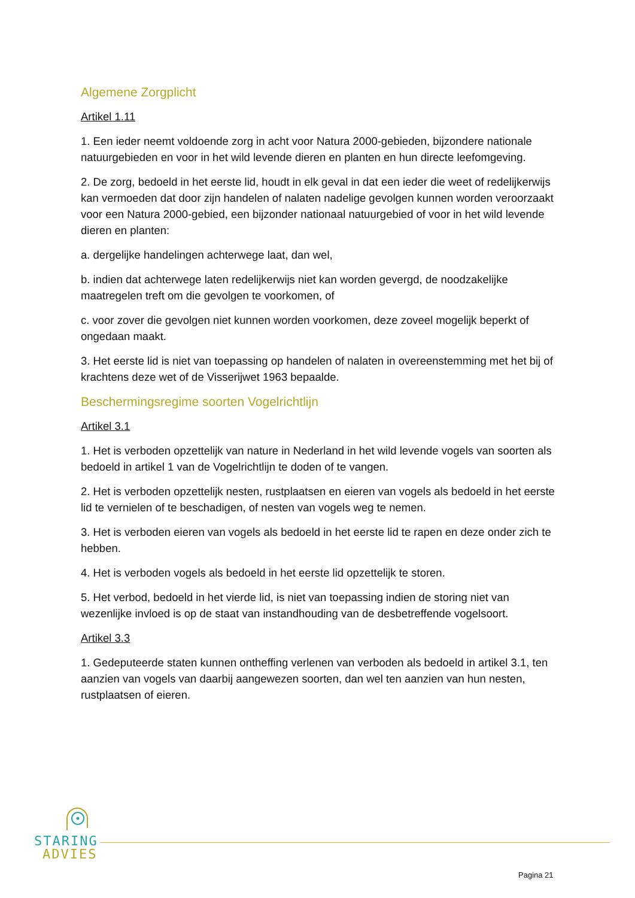Algemene Zorgplicht
Artikel 1.11
1. Een ieder neemt voldoende zorg in acht voor Natura 2000-gebieden, bijzondere nationale natuurgebieden en voor in het wild levende dieren en planten en hun directe leefomgeving.
2. De zorg, bedoeld in het eerste lid, houdt in elk geval in dat een ieder die weet of redelijkerwijs kan vermoeden dat door zijn handelen of nalaten nadelige gevolgen kunnen worden veroorzaakt voor een Natura 2000-gebied, een bijzonder nationaal natuurgebied of voor in het wild levende dieren en planten:
a. dergelijke handelingen achterwege laat, dan wel,
b. indien dat achterwege laten redelijkerwijs niet kan worden gevergd, de noodzakelijke maatregelen treft om die gevolgen te voorkomen, of
c. voor zover die gevolgen niet kunnen worden voorkomen, deze zoveel mogelijk beperkt of ongedaan maakt.
3. Het eerste lid is niet van toepassing op handelen of nalaten in overeenstemming met het bij of krachtens deze wet of de Visserijwet 1963 bepaalde.
Beschermingsregime soorten Vogelrichtlijn
Artikel 3.1
1. Het is verboden opzettelijk van nature in Nederland in het wild levende vogels van soorten als bedoeld in artikel 1 van de Vogelrichtlijn te doden of te vangen.
2. Het is verboden opzettelijk nesten, rustplaatsen en eieren van vogels als bedoeld in het eerste lid te vernielen of te beschadigen, of nesten van vogels weg te nemen.
3. Het is verboden eieren van vogels als bedoeld in het eerste lid te rapen en deze onder zich te hebben.
4. Het is verboden vogels als bedoeld in het eerste lid opzettelijk te storen.
5. Het verbod, bedoeld in het vierde lid, is niet van toepassing indien de storing niet van wezenlijke invloed is op de staat van instandhouding van de desbetreffende vogelsoort.
Artikel 3.3
1. Gedeputeerde staten kunnen ontheffing verlenen van verboden als bedoeld in artikel 3.1, ten aanzien van vogels van daarbij aangewezen soorten, dan wel ten aanzien van hun nesten, rustplaatsen of eieren.
STARING
ADVIES
Pagina 21